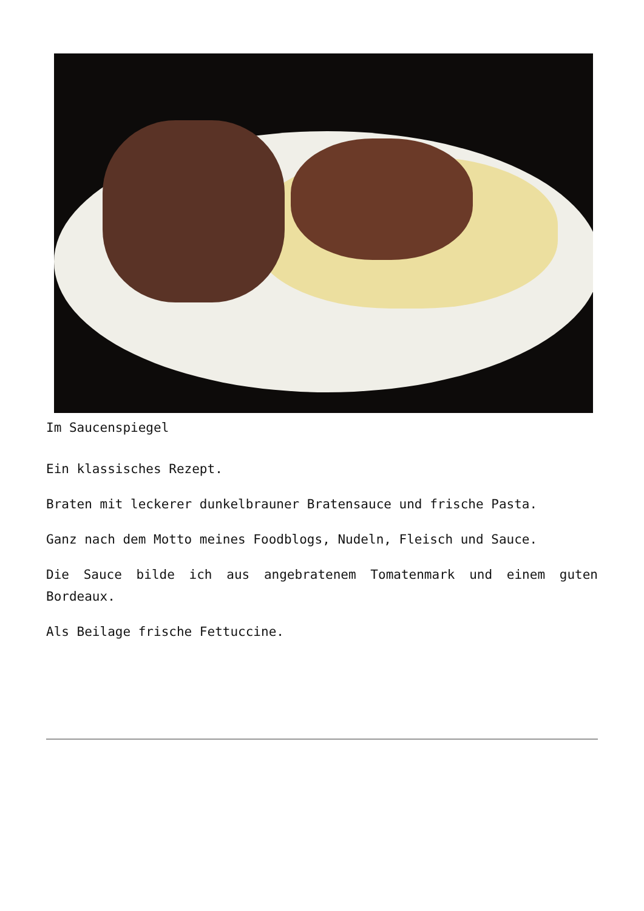Im Saucenspiegel
Ein klassisches Rezept.
Braten mit leckerer dunkelbrauner Bratensauce und frische Pasta.
Ganz nach dem Motto meines Foodblogs, Nudeln, Fleisch und Sauce.
Die Sauce bilde ich aus angebratenem Tomatenmark und einem guten Bordeaux.
Als Beilage frische Fettuccine.